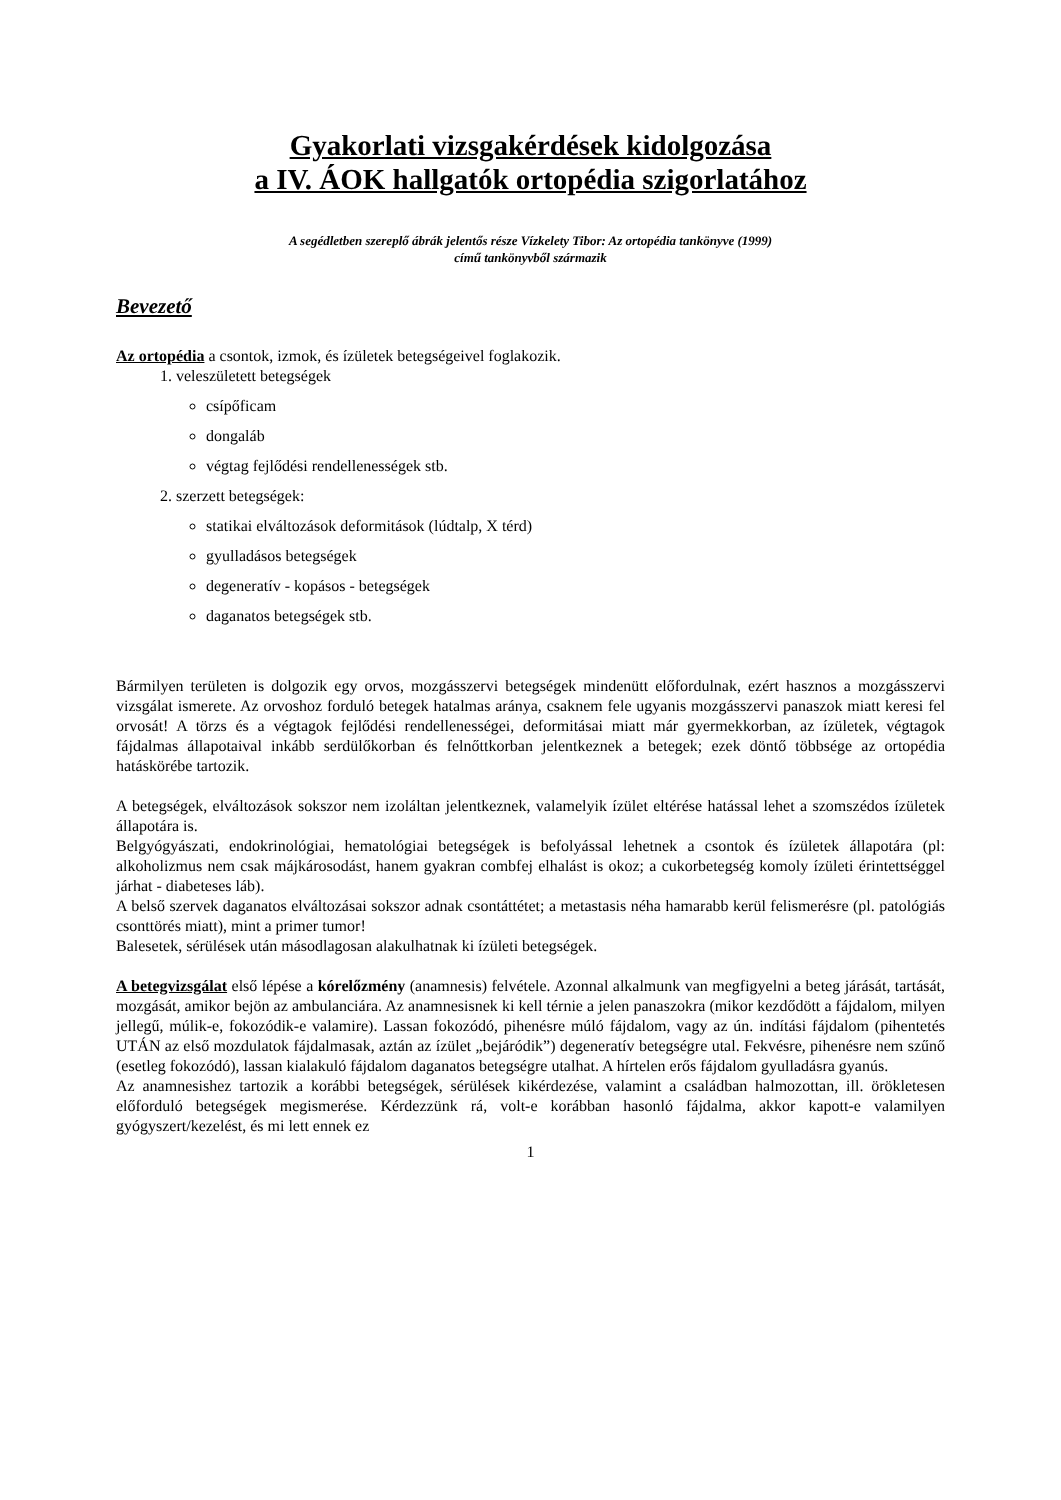Gyakorlati vizsgakérdések kidolgozása
a IV. ÁOK hallgatók ortopédia szigorlatához
A segédletben szereplő ábrák jelentős része Vízkelety Tibor: Az ortopédia tankönyve (1999)
című tankönyvből származik
Bevezető
Az ortopédia a csontok, izmok, és ízületek betegségeivel foglakozik.
1. veleszületett betegségek
csípőficam
dongaláb
végtag fejlődési rendellenességek stb.
2. szerzett betegségek:
statikai elváltozások deformitások (lúdtalp, X térd)
gyulladásos betegségek
degeneratív - kopásos - betegségek
daganatos betegségek stb.
Bármilyen területen is dolgozik egy orvos, mozgásszervi betegségek mindenütt előfordulnak, ezért hasznos a mozgásszervi vizsgálat ismerete. Az orvoshoz forduló betegek hatalmas aránya, csaknem fele ugyanis mozgásszervi panaszok miatt keresi fel orvosát! A törzs és a végtagok fejlődési rendellenességei, deformitásai miatt már gyermekkorban, az ízületek, végtagok fájdalmas állapotaival inkább serdülőkorban és felnőttkorban jelentkeznek a betegek; ezek döntő többsége az ortopédia hatáskörébe tartozik.
A betegségek, elváltozások sokszor nem izoláltan jelentkeznek, valamelyik ízület eltérése hatással lehet a szomszédos ízületek állapotára is.
Belgyógyászati, endokrinológiai, hematológiai betegségek is befolyással lehetnek a csontok és ízületek állapotára (pl: alkoholizmus nem csak májkárosodást, hanem gyakran combfej elhalást is okoz; a cukorbetegség komoly ízületi érintettséggel járhat - diabeteses láb).
A belső szervek daganatos elváltozásai sokszor adnak csontáttétet; a metastasis néha hamarabb kerül felismerésre (pl. patológiás csonttörés miatt), mint a primer tumor!
Balesetek, sérülések után másodlagosan alakulhatnak ki ízületi betegségek.
A betegvizsgálat első lépése a kórelőzmény (anamnesis) felvétele. Azonnal alkalmunk van megfigyelni a beteg járását, tartását, mozgását, amikor bejön az ambulanciára. Az anamnesisnek ki kell térnie a jelen panaszokra (mikor kezdődött a fájdalom, milyen jellegű, múlik-e, fokozódik-e valamire). Lassan fokozódó, pihenésre múló fájdalom, vagy az ún. indítási fájdalom (pihentetés UTÁN az első mozdulatok fájdalmasak, aztán az ízület „bejáródik”) degeneratív betegségre utal. Fekvésre, pihenésre nem szűnő (esetleg fokozódó), lassan kialakuló fájdalom daganatos betegségre utalhat. A hírtelen erős fájdalom gyulladásra gyanús.
Az anamnesishez tartozik a korábbi betegségek, sérülések kikérdezése, valamint a családban halmozottan, ill. örökletesen előforduló betegségek megismerése. Kérdezzünk rá, volt-e korábban hasonló fájdalma, akkor kapott-e valamilyen gyógyszert/kezelést, és mi lett ennek ez
1